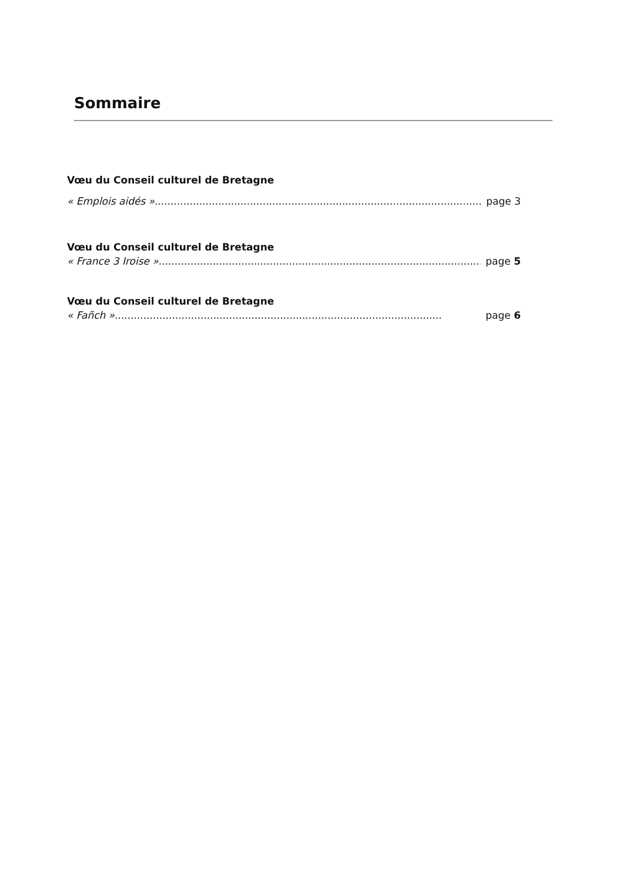Sommaire
Vœu du Conseil culturel de Bretagne
« Emplois aidés »....................................................................................................... page 3
Vœu du Conseil culturel de Bretagne
« France 3 Iroise »....................................................................................................... page 5
Vœu du Conseil culturel de Bretagne
« Fañch » ....................................................................................................... page 6